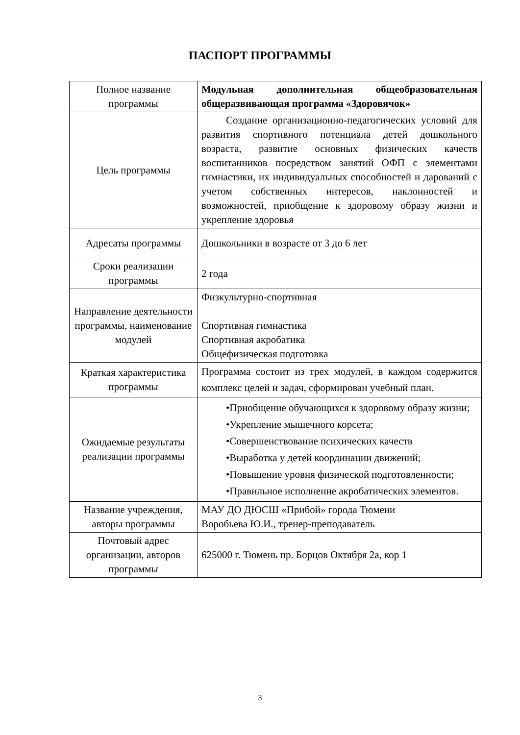ПАСПОРТ ПРОГРАММЫ
| Полное название программы | Модульная дополнительная общеобразовательная общеразвивающая программа «Здоровячок» |
| Цель программы | Создание организационно-педагогических условий для развития спортивного потенциала детей дошкольного возраста, развитие основных физических качеств воспитанников посредством занятий ОФП с элементами гимнастики, их индивидуальных способностей и дарований с учетом собственных интересов, наклонностей и возможностей, приобщение к здоровому образу жизни и укрепление здоровья |
| Адресаты программы | Дошкольники в возрасте от 3 до 6 лет |
| Сроки реализации программы | 2 года |
| Направление деятельности программы, наименование модулей | Физкультурно-спортивная Спортивная гимнастика Спортивная акробатика Общефизическая подготовка |
| Краткая характеристика программы | Программа состоит из трех модулей, в каждом содержится комплекс целей и задач, сформирован учебный план. |
| Ожидаемые результаты реализации программы | •Приобщение обучающихся к здоровому образу жизни; •Укрепление мышечного корсета; •Совершенствование психических качеств •Выработка у детей координации движений; •Повышение уровня физической подготовленности; •Правильное исполнение акробатических элементов. |
| Название учреждения, авторы программы | МАУ ДО ДЮСШ «Прибой» города Тюмени Воробьева Ю.И., тренер-преподаватель |
| Почтовый адрес организации, авторов программы | 625000 г. Тюмень пр. Борцов Октября 2а, кор 1 |
3